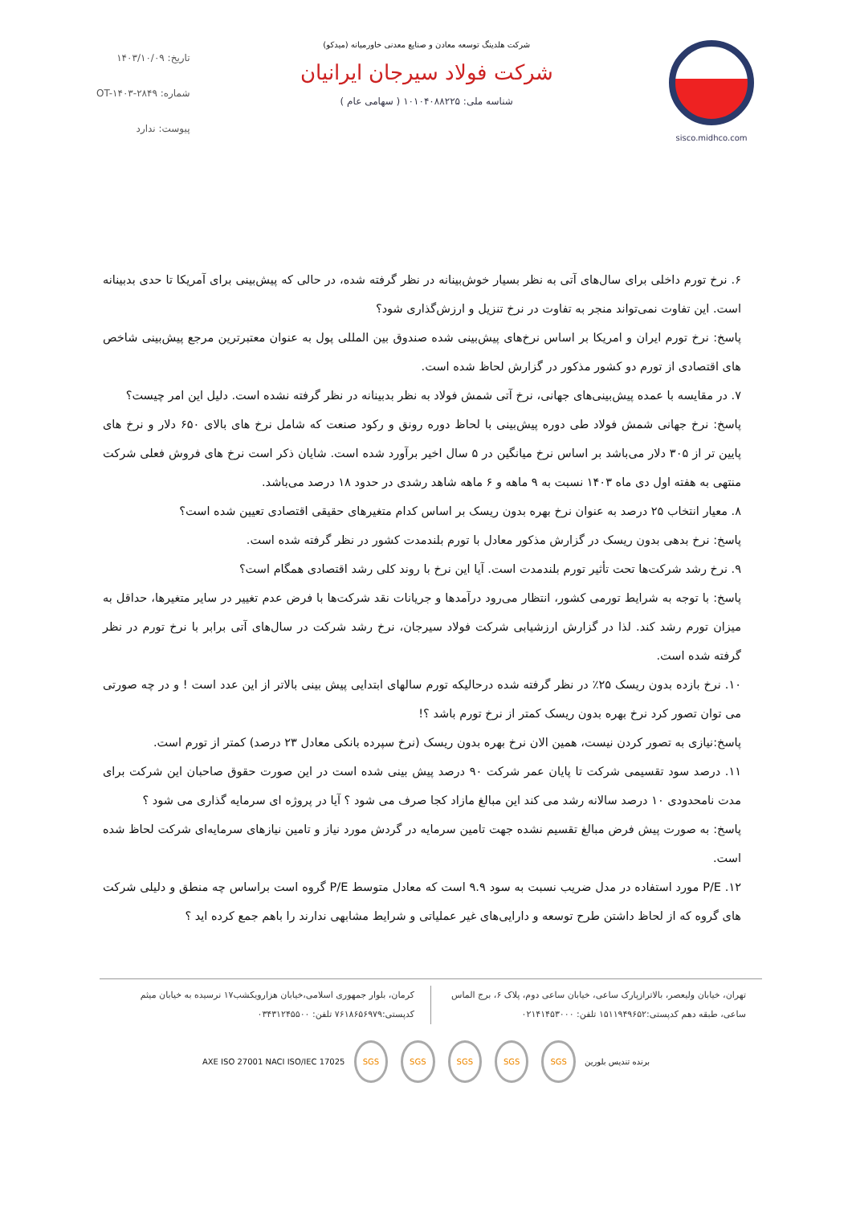sisco.midhco.com شرکت هلدینگ توسعه معادن و صنایع معدنی خاورمیانه (میدکو)
شرکت فولاد سیرجان ایرانیان
شناسه ملی: ۱۰۱۰۴۰۸۸۲۲۵ ( سهامی عام )
تاریخ: ۱۴۰۳/۱۰/۰۹
شماره: OT-۱۴۰۳-۲۸۴۹
پیوست: ندارد
۶. نرخ تورم داخلی برای سال‌های آتی به نظر بسیار خوش‌بینانه در نظر گرفته شده، در حالی که پیش‌بینی برای آمریکا تا حدی بدبینانه است. این تفاوت نمی‌تواند منجر به تفاوت در نرخ تنزیل و ارزش‌گذاری شود؟
پاسخ: نرخ تورم ایران و امریکا بر اساس نرخ‌های پیش‌بینی شده صندوق بین المللی پول به عنوان معتبرترین مرجع پیش‌بینی شاخص های اقتصادی از تورم دو کشور مذکور در گزارش لحاظ شده است.
۷. در مقایسه با عمده پیش‌بینی‌های جهانی، نرخ آتی شمش فولاد به نظر بدبینانه در نظر گرفته نشده است. دلیل این امر چیست؟
پاسخ: نرخ جهانی شمش فولاد طی دوره پیش‌بینی با لحاظ دوره رونق و رکود صنعت که شامل نرخ های بالای ۶۵۰ دلار و نرخ های پایین تر از ۳۰۵ دلار می‌باشد بر اساس نرخ میانگین در ۵ سال اخیر برآورد شده است. شایان ذکر است نرخ های فروش فعلی شرکت منتهی به هفته اول دی ماه ۱۴۰۳ نسبت به ۹ ماهه و ۶ ماهه شاهد رشدی در حدود ۱۸ درصد می‌باشد.
۸. معیار انتخاب ۲۵ درصد به عنوان نرخ بهره بدون ریسک بر اساس کدام متغیرهای حقیقی اقتصادی تعیین شده است؟
پاسخ: نرخ بدهی بدون ریسک در گزارش مذکور معادل با تورم بلندمدت کشور در نظر گرفته شده است.
۹. نرخ رشد شرکت‌ها تحت تأثیر تورم بلندمدت است. آیا این نرخ با روند کلی رشد اقتصادی همگام است؟
پاسخ: با توجه به شرایط تورمی کشور، انتظار می‌رود درآمدها و جریانات نقد شرکت‌ها با فرض عدم تغییر در سایر متغیرها، حداقل به میزان تورم رشد کند. لذا در گزارش ارزشیابی شرکت فولاد سیرجان، نرخ رشد شرکت در سال‌های آتی برابر با نرخ تورم در نظر گرفته شده است.
۱۰. نرخ بازده بدون ریسک ۲۵٪ در نظر گرفته شده درحالیکه تورم سالهای ابتدایی پیش بینی بالاتر از این عدد است ! و در چه صورتی می توان تصور کرد نرخ بهره بدون ریسک کمتر از نرخ تورم باشد ؟!
پاسخ:نیازی به تصور کردن نیست، همین الان نرخ بهره بدون ریسک (نرخ سپرده بانکی معادل ۲۳ درصد) کمتر از تورم است.
۱۱. درصد سود تقسیمی شرکت تا پایان عمر شرکت ۹۰ درصد پیش بینی شده است در این صورت حقوق صاحبان این شرکت برای مدت نامحدودی ۱۰ درصد سالانه رشد می کند این مبالغ مازاد کجا صرف می شود ؟ آیا در پروژه ای سرمایه گذاری می شود ؟
پاسخ: به صورت پیش فرض مبالغ تقسیم نشده جهت تامین سرمایه در گردش مورد نیاز و تامین نیازهای سرمایه‌ای شرکت لحاظ شده است.
۱۲. P/E مورد استفاده در مدل ضریب نسبت به سود ۹.۹ است که معادل متوسط P/E گروه است براساس چه منطق و دلیلی شرکت های گروه که از لحاظ داشتن طرح توسعه و دارایی‌های غیر عملیاتی و شرایط مشابهی ندارند را باهم جمع کرده اید ؟
تهران، خیابان ولیعصر، بالاترازپارک ساعی، خیابان ساعی دوم، پلاک ۶، برج الماس ساعی، طبقه دهم کدپستی:۱۵۱۱۹۴۹۶۵۲ تلفن: ۰۲۱۴۱۴۵۳۰۰۰
کرمان، بلوار جمهوری اسلامی،خیابان هزارویکشب۱۷ نرسیده به خیابان میثم کدپستی:۷۶۱۸۶۵۶۹۷۹ تلفن: ۰۳۴۳۱۲۴۵۵۰۰
برنده تندیس بلورین SGS SGS SGS SGS SGS AXE ISO 27001 NACI ISO/IEC 17025